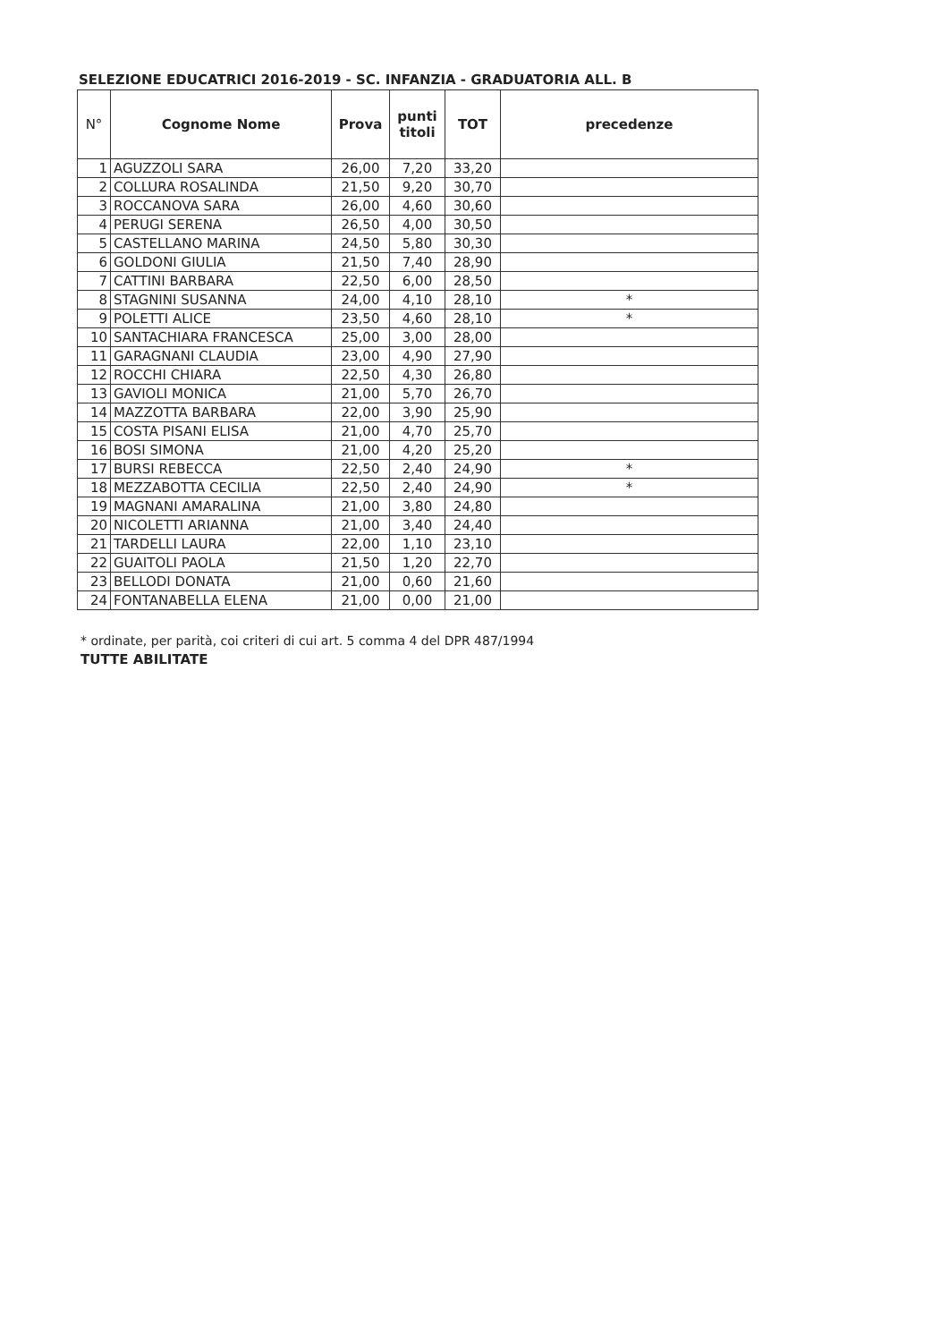SELEZIONE EDUCATRICI 2016-2019 - SC. INFANZIA - GRADUATORIA ALL. B
| N° | Cognome Nome | Prova | punti titoli | TOT | precedenze |
| --- | --- | --- | --- | --- | --- |
| 1 | AGUZZOLI SARA | 26,00 | 7,20 | 33,20 | |
| 2 | COLLURA ROSALINDA | 21,50 | 9,20 | 30,70 | |
| 3 | ROCCANOVA SARA | 26,00 | 4,60 | 30,60 | |
| 4 | PERUGI SERENA | 26,50 | 4,00 | 30,50 | |
| 5 | CASTELLANO MARINA | 24,50 | 5,80 | 30,30 | |
| 6 | GOLDONI GIULIA | 21,50 | 7,40 | 28,90 | |
| 7 | CATTINI BARBARA | 22,50 | 6,00 | 28,50 | |
| 8 | STAGNINI SUSANNA | 24,00 | 4,10 | 28,10 | * |
| 9 | POLETTI ALICE | 23,50 | 4,60 | 28,10 | * |
| 10 | SANTACHIARA FRANCESCA | 25,00 | 3,00 | 28,00 | |
| 11 | GARAGNANI CLAUDIA | 23,00 | 4,90 | 27,90 | |
| 12 | ROCCHI CHIARA | 22,50 | 4,30 | 26,80 | |
| 13 | GAVIOLI MONICA | 21,00 | 5,70 | 26,70 | |
| 14 | MAZZOTTA BARBARA | 22,00 | 3,90 | 25,90 | |
| 15 | COSTA PISANI ELISA | 21,00 | 4,70 | 25,70 | |
| 16 | BOSI SIMONA | 21,00 | 4,20 | 25,20 | |
| 17 | BURSI REBECCA | 22,50 | 2,40 | 24,90 | * |
| 18 | MEZZABOTTA CECILIA | 22,50 | 2,40 | 24,90 | * |
| 19 | MAGNANI AMARALINA | 21,00 | 3,80 | 24,80 | |
| 20 | NICOLETTI ARIANNA | 21,00 | 3,40 | 24,40 | |
| 21 | TARDELLI LAURA | 22,00 | 1,10 | 23,10 | |
| 22 | GUAITOLI PAOLA | 21,50 | 1,20 | 22,70 | |
| 23 | BELLODI DONATA | 21,00 | 0,60 | 21,60 | |
| 24 | FONTANABELLA ELENA | 21,00 | 0,00 | 21,00 | |
* ordinate, per parità, coi criteri di cui art. 5 comma 4 del DPR 487/1994
TUTTE ABILITATE